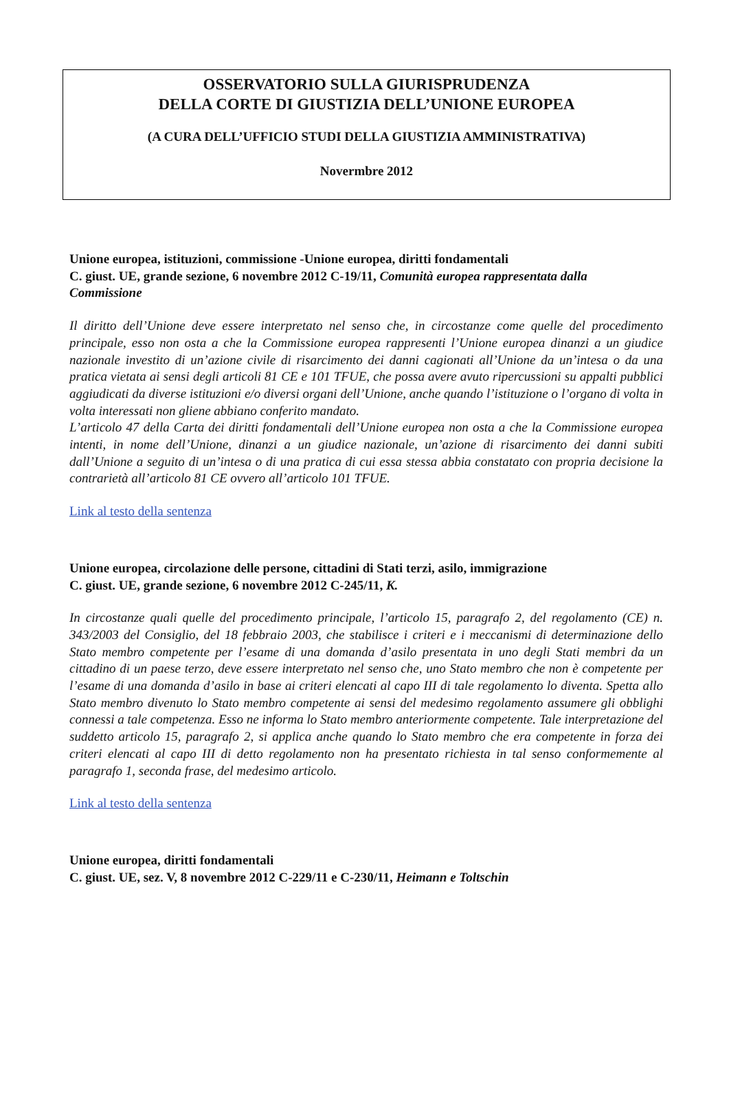OSSERVATORIO SULLA GIURISPRUDENZA
DELLA CORTE DI GIUSTIZIA DELL’UNIONE EUROPEA
(A CURA DELL’UFFICIO STUDI DELLA GIUSTIZIA AMMINISTRATIVA)
Novermbre 2012
Unione europea, istituzioni, commissione -Unione europea, diritti fondamentali
C. giust. UE, grande sezione, 6 novembre 2012 C-19/11, Comunità europea rappresentata dalla Commissione
Il diritto dell’Unione deve essere interpretato nel senso che, in circostanze come quelle del procedimento principale, esso non osta a che la Commissione europea rappresenti l’Unione europea dinanzi a un giudice nazionale investito di un’azione civile di risarcimento dei danni cagionati all’Unione da un’intesa o da una pratica vietata ai sensi degli articoli 81 CE e 101 TFUE, che possa avere avuto ripercussioni su appalti pubblici aggiudicati da diverse istituzioni e/o diversi organi dell’Unione, anche quando l’istituzione o l’organo di volta in volta interessati non gliene abbiano conferito mandato.
L’articolo 47 della Carta dei diritti fondamentali dell’Unione europea non osta a che la Commissione europea intenti, in nome dell’Unione, dinanzi a un giudice nazionale, un’azione di risarcimento dei danni subiti dall’Unione a seguito di un’intesa o di una pratica di cui essa stessa abbia constatato con propria decisione la contrarietà all’articolo 81 CE ovvero all’articolo 101 TFUE.
Link al testo della sentenza
Unione europea, circolazione delle persone, cittadini di Stati terzi, asilo, immigrazione
C. giust. UE, grande sezione, 6 novembre 2012 C-245/11, K.
In circostanze quali quelle del procedimento principale, l’articolo 15, paragrafo 2, del regolamento (CE) n. 343/2003 del Consiglio, del 18 febbraio 2003, che stabilisce i criteri e i meccanismi di determinazione dello Stato membro competente per l’esame di una domanda d’asilo presentata in uno degli Stati membri da un cittadino di un paese terzo, deve essere interpretato nel senso che, uno Stato membro che non è competente per l’esame di una domanda d’asilo in base ai criteri elencati al capo III di tale regolamento lo diventa. Spetta allo Stato membro divenuto lo Stato membro competente ai sensi del medesimo regolamento assumere gli obblighi connessi a tale competenza. Esso ne informa lo Stato membro anteriormente competente. Tale interpretazione del suddetto articolo 15, paragrafo 2, si applica anche quando lo Stato membro che era competente in forza dei criteri elencati al capo III di detto regolamento non ha presentato richiesta in tal senso conformemente al paragrafo 1, seconda frase, del medesimo articolo.
Link al testo della sentenza
Unione europea, diritti fondamentali
C. giust. UE, sez. V, 8 novembre 2012 C-229/11 e C-230/11, Heimann e Toltschin